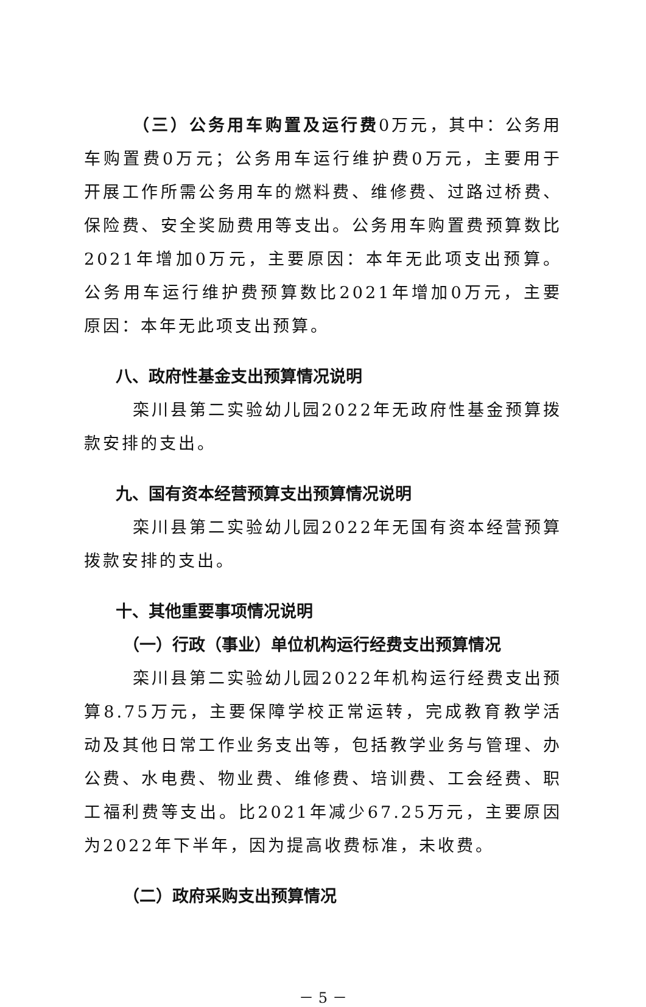（三）公务用车购置及运行费0万元，其中：公务用车购置费0万元；公务用车运行维护费0万元，主要用于开展工作所需公务用车的燃料费、维修费、过路过桥费、保险费、安全奖励费用等支出。公务用车购置费预算数比2021年增加0万元，主要原因：本年无此项支出预算。公务用车运行维护费预算数比2021年增加0万元，主要原因：本年无此项支出预算。
八、政府性基金支出预算情况说明
栾川县第二实验幼儿园2022年无政府性基金预算拨款安排的支出。
九、国有资本经营预算支出预算情况说明
栾川县第二实验幼儿园2022年无国有资本经营预算拨款安排的支出。
十、其他重要事项情况说明
（一）行政（事业）单位机构运行经费支出预算情况
栾川县第二实验幼儿园2022年机构运行经费支出预算8.75万元，主要保障学校正常运转，完成教育教学活动及其他日常工作业务支出等，包括教学业务与管理、办公费、水电费、物业费、维修费、培训费、工会经费、职工福利费等支出。比2021年减少67.25万元，主要原因为2022年下半年，因为提高收费标准，未收费。
（二）政府采购支出预算情况
－ 5 －